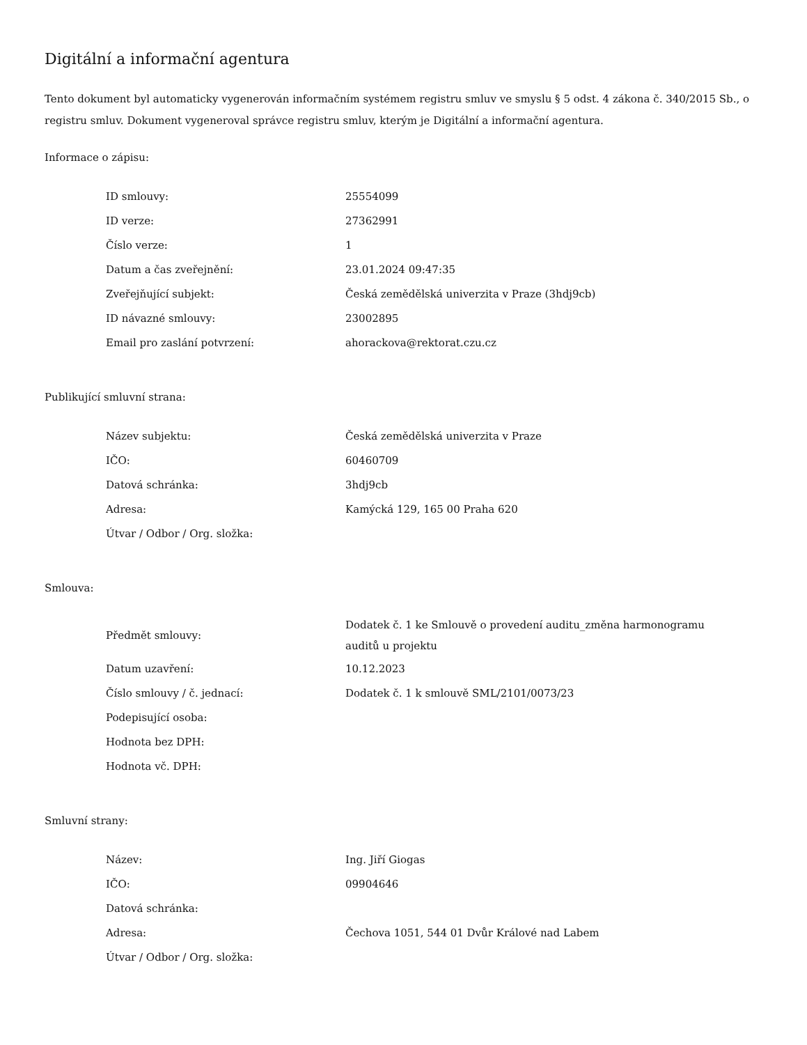Digitální a informační agentura
Tento dokument byl automaticky vygenerován informačním systémem registru smluv ve smyslu § 5 odst. 4 zákona č. 340/2015 Sb., o registru smluv. Dokument vygeneroval správce registru smluv, kterým je Digitální a informační agentura.
Informace o zápisu:
| ID smlouvy: | 25554099 |
| ID verze: | 27362991 |
| Číslo verze: | 1 |
| Datum a čas zveřejnění: | 23.01.2024 09:47:35 |
| Zveřejňující subjekt: | Česká zemědělská univerzita v Praze (3hdj9cb) |
| ID návazné smlouvy: | 23002895 |
| Email pro zaslání potvrzení: | ahorackova@rektorat.czu.cz |
Publikující smluvní strana:
| Název subjektu: | Česká zemědělská univerzita v Praze |
| IČO: | 60460709 |
| Datová schránka: | 3hdj9cb |
| Adresa: | Kamýcká 129, 165 00 Praha 620 |
| Útvar / Odbor / Org. složka: | |
Smlouva:
| Předmět smlouvy: | Dodatek č. 1 ke Smlouvě o provedení auditu_změna harmonogramu auditů u projektu |
| Datum uzavření: | 10.12.2023 |
| Číslo smlouvy / č. jednací: | Dodatek č. 1 k smlouvě SML/2101/0073/23 |
| Podepisující osoba: | |
| Hodnota bez DPH: | |
| Hodnota vč. DPH: | |
Smluvní strany:
| Název: | Ing. Jiří Giogas |
| IČO: | 09904646 |
| Datová schránka: | |
| Adresa: | Čechova 1051, 544 01 Dvůr Králové nad Labem |
| Útvar / Odbor / Org. složka: | |